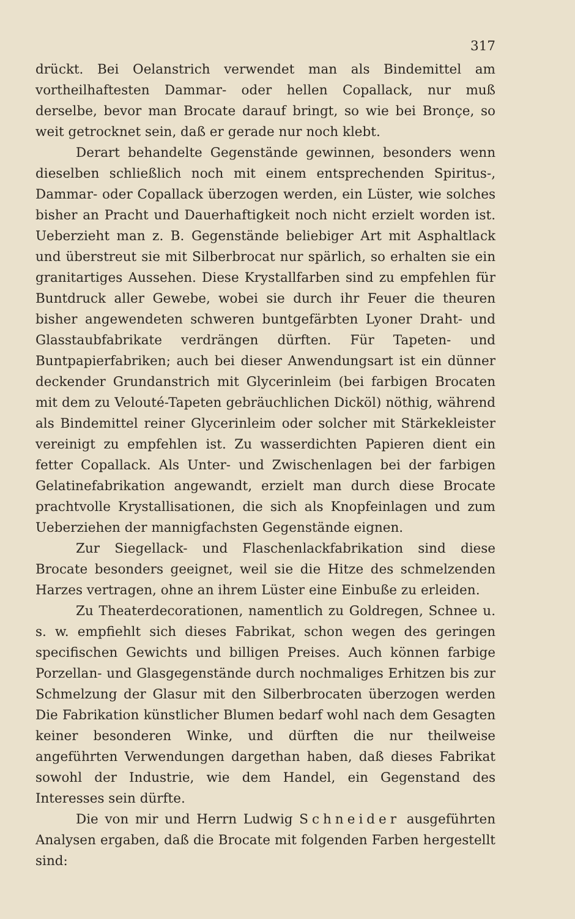317
drückt. Bei Oelanstrich verwendet man als Bindemittel am vortheilhaftesten Dammar- oder hellen Copallack, nur muß derselbe, bevor man Brocate darauf bringt, so wie bei Bronçe, so weit getrocknet sein, daß er gerade nur noch klebt.
Derart behandelte Gegenstände gewinnen, besonders wenn dieselben schließlich noch mit einem entsprechenden Spiritus-, Dammar- oder Copallack überzogen werden, ein Lüster, wie solches bisher an Pracht und Dauerhaftigkeit noch nicht erzielt worden ist. Ueberzieht man z. B. Gegenstände beliebiger Art mit Asphaltlack und überstreut sie mit Silberbrocat nur spärlich, so erhalten sie ein granitartiges Aussehen. Diese Krystallfarben sind zu empfehlen für Buntdruck aller Gewebe, wobei sie durch ihr Feuer die theuren bisher angewendeten schweren buntgefärbten Lyoner Draht- und Glasstaubfabrikate verdrängen dürften. Für Tapeten- und Buntpapierfabriken; auch bei dieser Anwendungsart ist ein dünner deckender Grundanstrich mit Glycerinleim (bei farbigen Brocaten mit dem zu Velouté-Tapeten gebräuchlichen Dicköl) nöthig, während als Bindemittel reiner Glycerinleim oder solcher mit Stärkekleister vereinigt zu empfehlen ist. Zu wasserdichten Papieren dient ein fetter Copallack. Als Unter- und Zwischenlagen bei der farbigen Gelatinefabrikation angewandt, erzielt man durch diese Brocate prachtvolle Krystallisationen, die sich als Knopfeinlagen und zum Ueberziehen der mannigfachsten Gegenstände eignen.
Zur Siegellack- und Flaschenlackfabrikation sind diese Brocate besonders geeignet, weil sie die Hitze des schmelzenden Harzes vertragen, ohne an ihrem Lüster eine Einbuße zu erleiden.
Zu Theaterdecorationen, namentlich zu Goldregen, Schnee u. s. w. empfiehlt sich dieses Fabrikat, schon wegen des geringen specifischen Gewichts und billigen Preises. Auch können farbige Porzellan- und Glasgegenstände durch nochmaliges Erhitzen bis zur Schmelzung der Glasur mit den Silberbrocaten überzogen werden Die Fabrikation künstlicher Blumen bedarf wohl nach dem Gesagten keiner besonderen Winke, und dürften die nur theilweise angeführten Verwendungen dargethan haben, daß dieses Fabrikat sowohl der Industrie, wie dem Handel, ein Gegenstand des Interesses sein dürfte.
Die von mir und Herrn Ludwig Schneider ausgeführten Analysen ergaben, daß die Brocate mit folgenden Farben hergestellt sind: